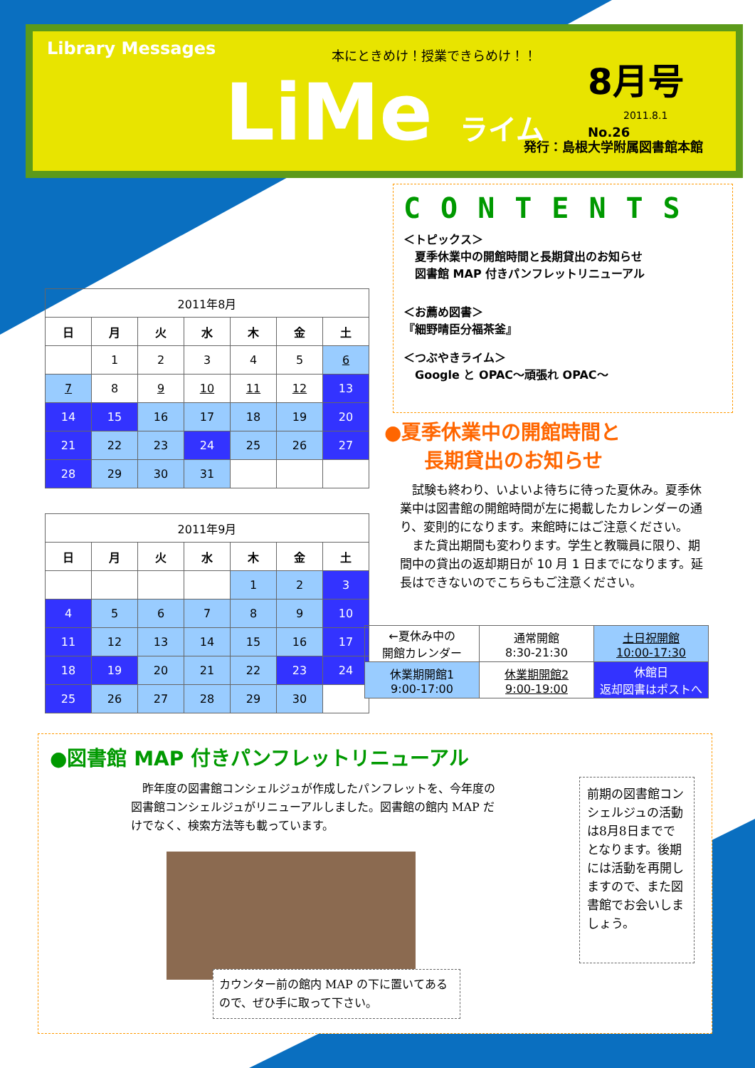Library Messages 本にときめけ！授業できらめけ！！
LiMe ライム 8月号 No.26
2011.8.1
発行：島根大学附属図書館本館
CONTENTS
＜トピックス＞
　夏季休業中の開館時間と長期貸出のお知らせ
　図書館 MAP 付きパンフレットリニューアル
＜お薦め図書＞
『細野晴臣分福茶釜』
＜つぶやきライム＞
　Google と OPAC～頑張れ OPAC～
| 2011年8月 | | | | | | |
| --- | --- | --- | --- | --- | --- | --- |
| 日 | 月 | 火 | 水 | 木 | 金 | 土 |
| | 1 | 2 | 3 | 4 | 5 | 6 |
| 7 | 8 | 9 | 10 | 11 | 12 | 13 |
| 14 | 15 | 16 | 17 | 18 | 19 | 20 |
| 21 | 22 | 23 | 24 | 25 | 26 | 27 |
| 28 | 29 | 30 | 31 | | | |
| 2011年9月 | | | | | | |
| --- | --- | --- | --- | --- | --- | --- |
| 日 | 月 | 火 | 水 | 木 | 金 | 土 |
| | | | | 1 | 2 | 3 |
| 4 | 5 | 6 | 7 | 8 | 9 | 10 |
| 11 | 12 | 13 | 14 | 15 | 16 | 17 |
| 18 | 19 | 20 | 21 | 22 | 23 | 24 |
| 25 | 26 | 27 | 28 | 29 | 30 | |
●夏季休業中の開館時間と
　　長期貸出のお知らせ
　試験も終わり、いよいよ待ちに待った夏休み。夏季休業中は図書館の開館時間が左に掲載したカレンダーの通り、変則的になります。来館時にはご注意ください。
　また貸出期間も変わります。学生と教職員に限り、期間中の貸出の返却期日が 10 月 1 日までになります。延長はできないのでこちらもご注意ください。
| ←夏休み中の 開館カレンダー | 通常開館 8:30-21:30 | 土日祝開館 10:00-17:30 |
| 休業期開館1 9:00-17:00 | 休業期開館2 9:00-19:00 | 休館日 返却図書はポストへ |
●図書館 MAP 付きパンフレットリニューアル
　昨年度の図書館コンシェルジュが作成したパンフレットを、今年度の図書館コンシェルジュがリニューアルしました。図書館の館内 MAP だけでなく、検索方法等も載っています。
前期の図書館コンシェルジュの活動は8月8日まででとなります。後期には活動を再開しますので、また図書館でお会いしましょう。
カウンター前の館内 MAP の下に置いてあるので、ぜひ手に取って下さい。